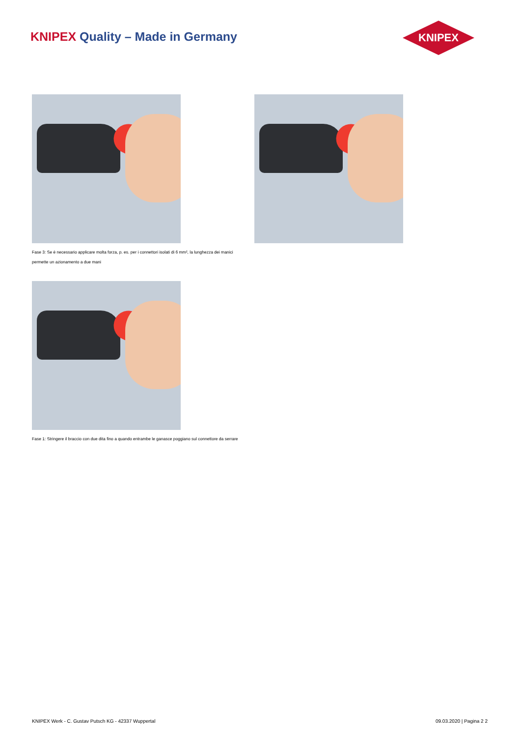KNIPEX Quality – Made in Germany
KNIPEX
Fase 3: Se è necessario applicare molta forza, p. es. per i connettori isolati di 6 mm², la lunghezza dei manici permette un azionamento a due mani
Fase 1: Stringere il braccio con due dita fino a quando entrambe le ganasce poggiano sul connettore da serrare
KNIPEX Werk - C. Gustav Putsch KG - 42337 Wuppertal 09.03.2020 | Pagina 2 2